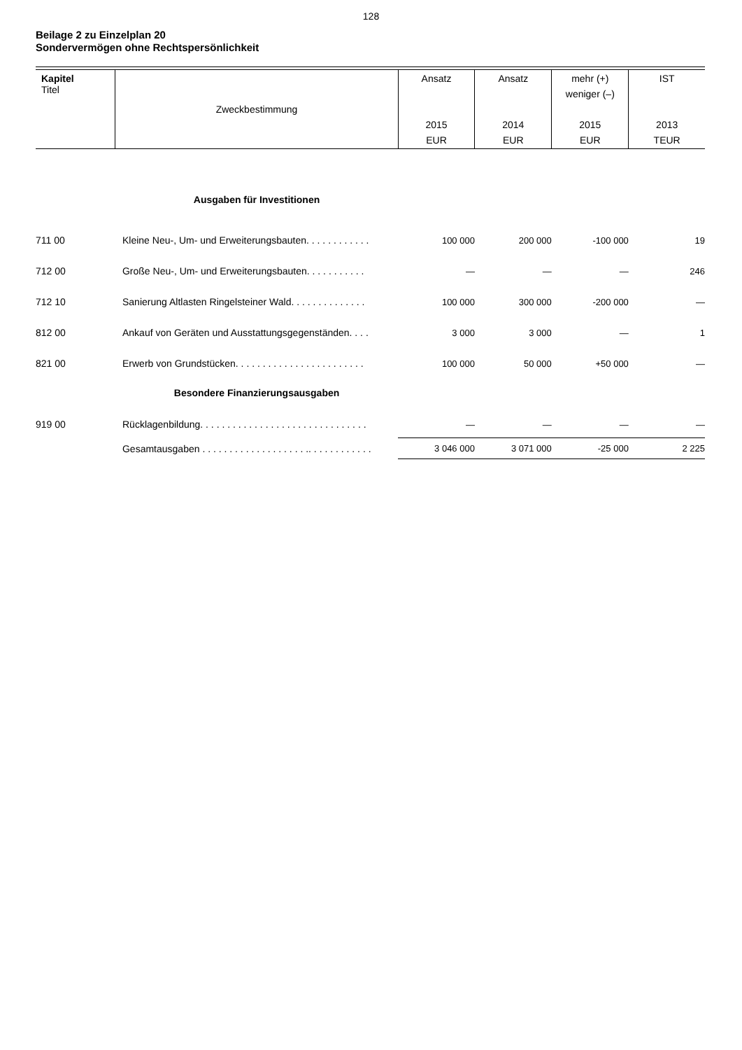128
Beilage 2 zu Einzelplan 20
Sondervermögen ohne Rechtspersönlichkeit
| Kapitel Titel | Zweckbestimmung | Ansatz 2015 EUR | Ansatz 2014 EUR | mehr (+) weniger (–) 2015 EUR | IST 2013 TEUR |
| --- | --- | --- | --- | --- | --- |
| | Ausgaben für Investitionen | | | | |
| 711 00 | Kleine Neu-, Um- und Erweiterungsbauten. . . . . . . . . . . . | 100 000 | 200 000 | -100 000 | 19 |
| 712 00 | Große Neu-, Um- und Erweiterungsbauten. . . . . . . . . . . | — | — | — | 246 |
| 712 10 | Sanierung Altlasten Ringelsteiner Wald. . . . . . . . . . . . . . | 100 000 | 300 000 | -200 000 | — |
| 812 00 | Ankauf von Geräten und Ausstattungsgegenständen. . . . | 3 000 | 3 000 | — | 1 |
| 821 00 | Erwerb von Grundstücken. . . . . . . . . . . . . . . . . . . . . . . . | 100 000 | 50 000 | +50 000 | — |
| | Besondere Finanzierungsausgaben | | | | |
| 919 00 | Rücklagenbildung. . . . . . . . . . . . . . . . . . . . . . . . . . . . . . . | — | — | — | — |
| | Gesamtausgaben . . . . . . . . . . . . . . . . . . . .. . . . . . . . . . . . | 3 046 000 | 3 071 000 | -25 000 | 2 225 |